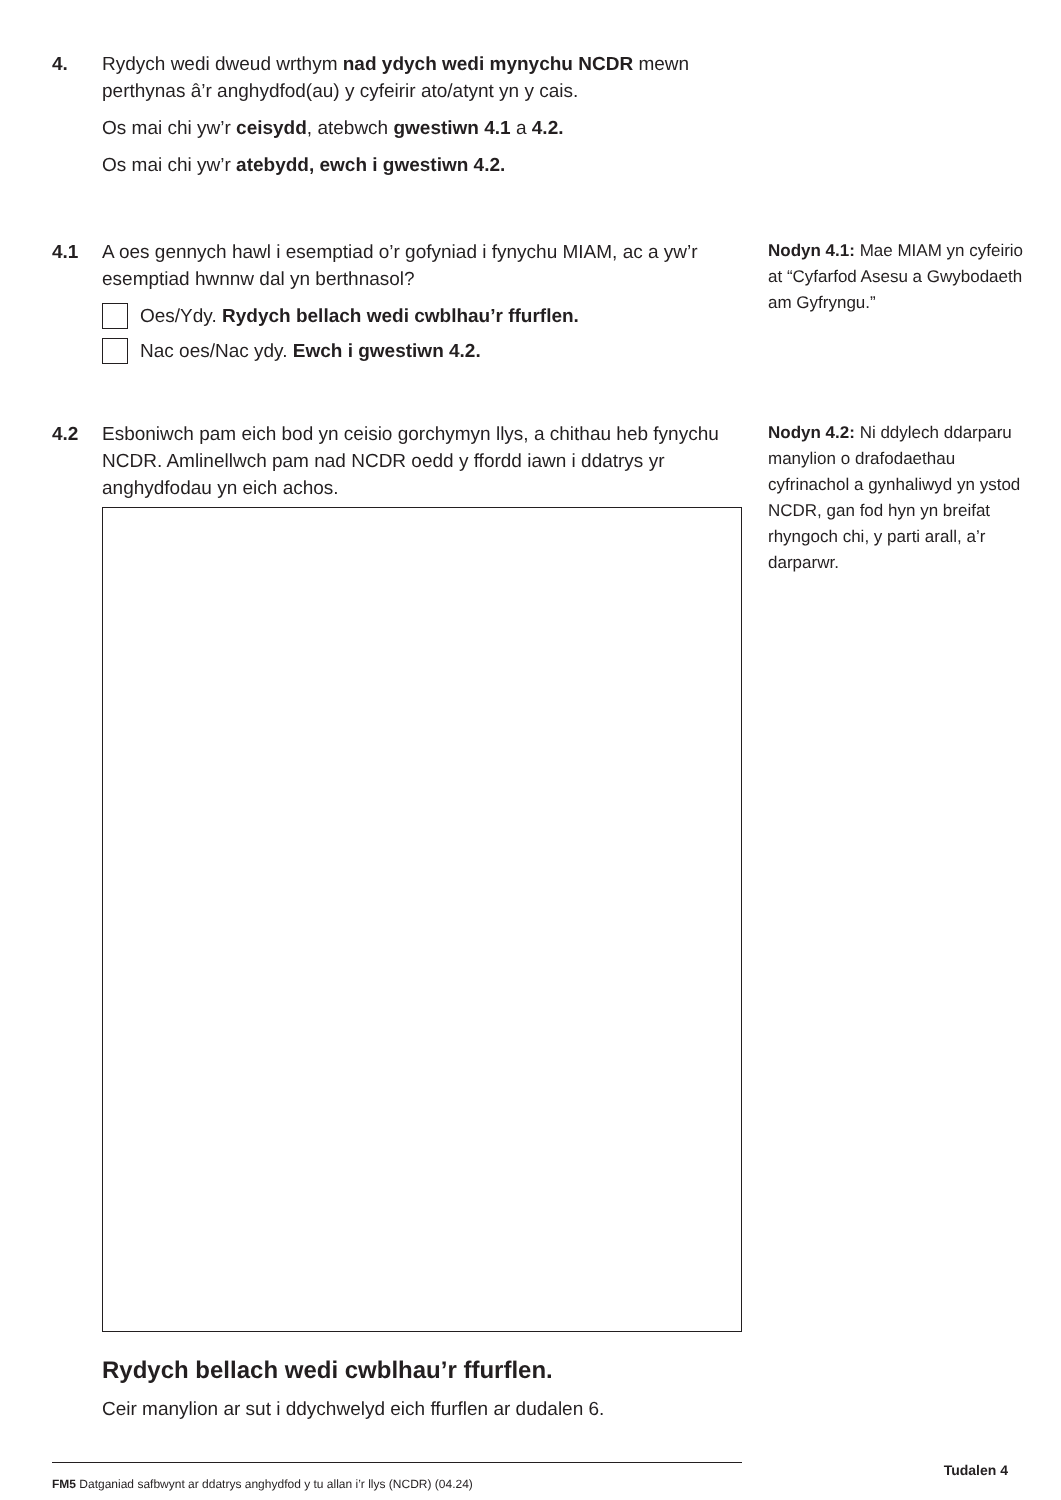4. Rydych wedi dweud wrthym nad ydych wedi mynychu NCDR mewn perthynas â’r anghydfod(au) y cyfeirir ato/atynt yn y cais.
Os mai chi yw’r ceisydd, atebwch gwestiwn 4.1 a 4.2.
Os mai chi yw’r atebydd, ewch i gwestiwn 4.2.
4.1 A oes gennych hawl i esemptiad o’r gofyniad i fynychu MIAM, ac a yw’r esemptiad hwnnw dal yn berthnasol?
Oes/Ydy. Rydych bellach wedi cwblhau’r ffurflen.
Nac oes/Nac ydy. Ewch i gwestiwn 4.2.
Nodyn 4.1: Mae MIAM yn cyfeirio at “Cyfarfod Asesu a Gwybodaeth am Gyfryngu.”
4.2 Esboniwch pam eich bod yn ceisio gorchymyn llys, a chithau heb fynychu NCDR. Amlinellwch pam nad NCDR oedd y ffordd iawn i ddatrys yr anghydfodau yn eich achos.
Rydych bellach wedi cwblhau’r ffurflen.
Ceir manylion ar sut i ddychwelyd eich ffurflen ar dudalen 6.
Nodyn 4.2: Ni ddylech ddarparu manylion o drafodaethau cyfrinachol a gynhaliwyd yn ystod NCDR, gan fod hyn yn breifat rhyngoch chi, y parti arall, a’r darparwr.
FM5 Datganiad safbwynt ar ddatrys anghydfod y tu allan i’r llys (NCDR) (04.24)
Tudalen 4